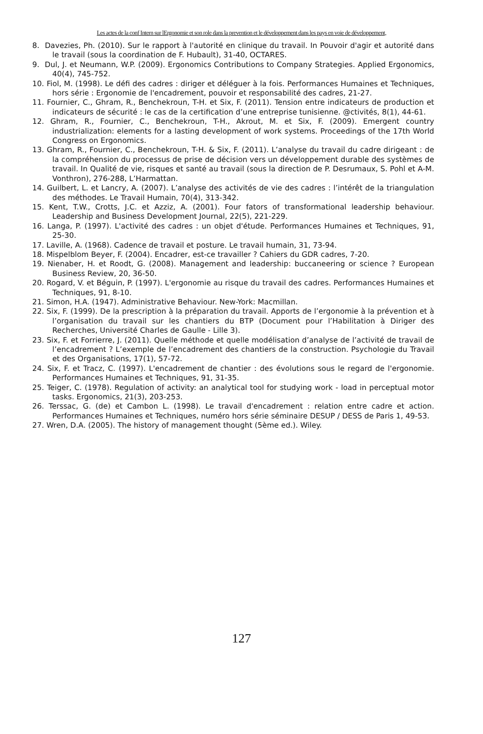Les actes de la conf Intern sur lErgonomie et son role dans la prevention et le développement dans les pays en voie de développement,
8. Davezies, Ph. (2010). Sur le rapport à l'autorité en clinique du travail. In Pouvoir d'agir et autorité dans le travail (sous la coordination de F. Hubault), 31-40, OCTARES.
9. Dul, J. et Neumann, W.P. (2009). Ergonomics Contributions to Company Strategies. Applied Ergonomics, 40(4), 745-752.
10. Fiol, M. (1998). Le défi des cadres : diriger et déléguer à la fois. Performances Humaines et Techniques, hors série : Ergonomie de l'encadrement, pouvoir et responsabilité des cadres, 21-27.
11. Fournier, C., Ghram, R., Benchekroun, T-H. et Six, F. (2011). Tension entre indicateurs de production et indicateurs de sécurité : le cas de la certification d’une entreprise tunisienne. @ctivités, 8(1), 44-61.
12. Ghram, R., Fournier, C., Benchekroun, T-H., Akrout, M. et Six, F. (2009). Emergent country industrialization: elements for a lasting development of work systems. Proceedings of the 17th World Congress on Ergonomics.
13. Ghram, R., Fournier, C., Benchekroun, T-H. & Six, F. (2011). L’analyse du travail du cadre dirigeant : de la compréhension du processus de prise de décision vers un développement durable des systèmes de travail. In Qualité de vie, risques et santé au travail (sous la direction de P. Desrumaux, S. Pohl et A-M. Vonthron), 276-288, L’Harmattan.
14. Guilbert, L. et Lancry, A. (2007). L’analyse des activités de vie des cadres : l’intérêt de la triangulation des méthodes. Le Travail Humain, 70(4), 313-342.
15. Kent, T.W., Crotts, J.C. et Azziz, A. (2001). Four fators of transformational leadership behaviour. Leadership and Business Development Journal, 22(5), 221-229.
16. Langa, P. (1997). L'activité des cadres : un objet d'étude. Performances Humaines et Techniques, 91, 25-30.
17. Laville, A. (1968). Cadence de travail et posture. Le travail humain, 31, 73-94.
18. Mispelblom Beyer, F. (2004). Encadrer, est-ce travailler ? Cahiers du GDR cadres, 7-20.
19. Nienaber, H. et Roodt, G. (2008). Management and leadership: buccaneering or science ? European Business Review, 20, 36-50.
20. Rogard, V. et Béguin, P. (1997). L'ergonomie au risque du travail des cadres. Performances Humaines et Techniques, 91, 8-10.
21. Simon, H.A. (1947). Administrative Behaviour. New-York: Macmillan.
22. Six, F. (1999). De la prescription à la préparation du travail. Apports de l’ergonomie à la prévention et à l’organisation du travail sur les chantiers du BTP (Document pour l’Habilitation à Diriger des Recherches, Université Charles de Gaulle - Lille 3).
23. Six, F. et Forrierre, J. (2011). Quelle méthode et quelle modélisation d’analyse de l’activité de travail de l’encadrement ? L’exemple de l’encadrement des chantiers de la construction. Psychologie du Travail et des Organisations, 17(1), 57-72.
24. Six, F. et Tracz, C. (1997). L'encadrement de chantier : des évolutions sous le regard de l'ergonomie. Performances Humaines et Techniques, 91, 31-35.
25. Teiger, C. (1978). Regulation of activity: an analytical tool for studying work - load in perceptual motor tasks. Ergonomics, 21(3), 203-253.
26. Terssac, G. (de) et Cambon L. (1998). Le travail d'encadrement : relation entre cadre et action. Performances Humaines et Techniques, numéro hors série séminaire DESUP / DESS de Paris 1, 49-53.
27. Wren, D.A. (2005). The history of management thought (5ème ed.). Wiley.
127